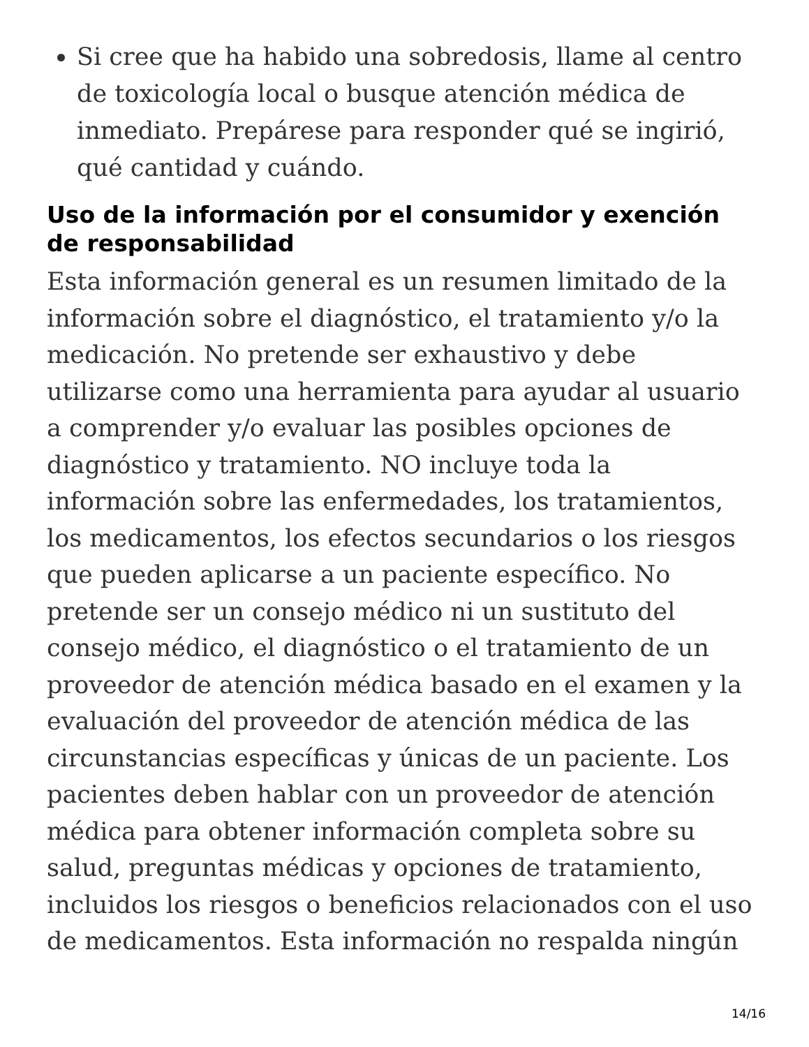Si cree que ha habido una sobredosis, llame al centro de toxicología local o busque atención médica de inmediato. Prepárese para responder qué se ingirió, qué cantidad y cuándo.
Uso de la información por el consumidor y exención de responsabilidad
Esta información general es un resumen limitado de la información sobre el diagnóstico, el tratamiento y/o la medicación. No pretende ser exhaustivo y debe utilizarse como una herramienta para ayudar al usuario a comprender y/o evaluar las posibles opciones de diagnóstico y tratamiento. NO incluye toda la información sobre las enfermedades, los tratamientos, los medicamentos, los efectos secundarios o los riesgos que pueden aplicarse a un paciente específico. No pretende ser un consejo médico ni un sustituto del consejo médico, el diagnóstico o el tratamiento de un proveedor de atención médica basado en el examen y la evaluación del proveedor de atención médica de las circunstancias específicas y únicas de un paciente. Los pacientes deben hablar con un proveedor de atención médica para obtener información completa sobre su salud, preguntas médicas y opciones de tratamiento, incluidos los riesgos o beneficios relacionados con el uso de medicamentos. Esta información no respalda ningún
14/16